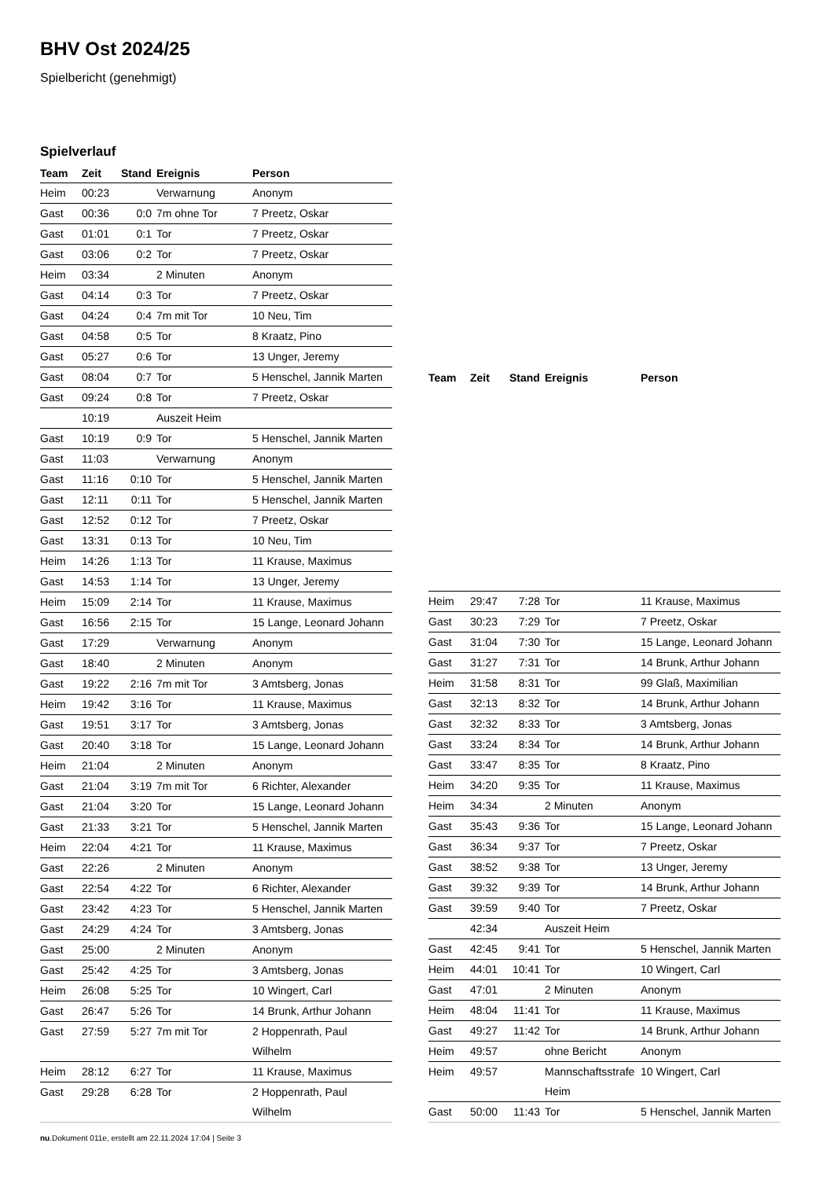BHV Ost 2024/25
Spielbericht (genehmigt)
Spielverlauf
| Team | Zeit | Stand | Ereignis | Person |
| --- | --- | --- | --- | --- |
| Heim | 00:23 | | Verwarnung | Anonym |
| Gast | 00:36 | 0:0 | 7m ohne Tor | 7 Preetz, Oskar |
| Gast | 01:01 | 0:1 | Tor | 7 Preetz, Oskar |
| Gast | 03:06 | 0:2 | Tor | 7 Preetz, Oskar |
| Heim | 03:34 | | 2 Minuten | Anonym |
| Gast | 04:14 | 0:3 | Tor | 7 Preetz, Oskar |
| Gast | 04:24 | 0:4 | 7m mit Tor | 10 Neu, Tim |
| Gast | 04:58 | 0:5 | Tor | 8 Kraatz, Pino |
| Gast | 05:27 | 0:6 | Tor | 13 Unger, Jeremy |
| Gast | 08:04 | 0:7 | Tor | 5 Henschel, Jannik Marten |
| Gast | 09:24 | 0:8 | Tor | 7 Preetz, Oskar |
| | 10:19 | | Auszeit Heim | |
| Gast | 10:19 | 0:9 | Tor | 5 Henschel, Jannik Marten |
| Gast | 11:03 | | Verwarnung | Anonym |
| Gast | 11:16 | 0:10 | Tor | 5 Henschel, Jannik Marten |
| Gast | 12:11 | 0:11 | Tor | 5 Henschel, Jannik Marten |
| Gast | 12:52 | 0:12 | Tor | 7 Preetz, Oskar |
| Gast | 13:31 | 0:13 | Tor | 10 Neu, Tim |
| Heim | 14:26 | 1:13 | Tor | 11 Krause, Maximus |
| Gast | 14:53 | 1:14 | Tor | 13 Unger, Jeremy |
| Heim | 15:09 | 2:14 | Tor | 11 Krause, Maximus |
| Gast | 16:56 | 2:15 | Tor | 15 Lange, Leonard Johann |
| Gast | 17:29 | | Verwarnung | Anonym |
| Gast | 18:40 | | 2 Minuten | Anonym |
| Gast | 19:22 | 2:16 | 7m mit Tor | 3 Amtsberg, Jonas |
| Heim | 19:42 | 3:16 | Tor | 11 Krause, Maximus |
| Gast | 19:51 | 3:17 | Tor | 3 Amtsberg, Jonas |
| Gast | 20:40 | 3:18 | Tor | 15 Lange, Leonard Johann |
| Heim | 21:04 | | 2 Minuten | Anonym |
| Gast | 21:04 | 3:19 | 7m mit Tor | 6 Richter, Alexander |
| Gast | 21:04 | 3:20 | Tor | 15 Lange, Leonard Johann |
| Gast | 21:33 | 3:21 | Tor | 5 Henschel, Jannik Marten |
| Heim | 22:04 | 4:21 | Tor | 11 Krause, Maximus |
| Gast | 22:26 | | 2 Minuten | Anonym |
| Gast | 22:54 | 4:22 | Tor | 6 Richter, Alexander |
| Gast | 23:42 | 4:23 | Tor | 5 Henschel, Jannik Marten |
| Gast | 24:29 | 4:24 | Tor | 3 Amtsberg, Jonas |
| Gast | 25:00 | | 2 Minuten | Anonym |
| Gast | 25:42 | 4:25 | Tor | 3 Amtsberg, Jonas |
| Heim | 26:08 | 5:25 | Tor | 10 Wingert, Carl |
| Gast | 26:47 | 5:26 | Tor | 14 Brunk, Arthur Johann |
| Gast | 27:59 | 5:27 | 7m mit Tor | 2 Hoppenrath, Paul Wilhelm |
| Heim | 28:12 | 6:27 | Tor | 11 Krause, Maximus |
| Gast | 29:28 | 6:28 | Tor | 2 Hoppenrath, Paul Wilhelm |
| Team | Zeit | Stand | Ereignis | Person |
| --- | --- | --- | --- | --- |
| Heim | 29:47 | 7:28 | Tor | 11 Krause, Maximus |
| Gast | 30:23 | 7:29 | Tor | 7 Preetz, Oskar |
| Gast | 31:04 | 7:30 | Tor | 15 Lange, Leonard Johann |
| Gast | 31:27 | 7:31 | Tor | 14 Brunk, Arthur Johann |
| Heim | 31:58 | 8:31 | Tor | 99 Glaß, Maximilian |
| Gast | 32:13 | 8:32 | Tor | 14 Brunk, Arthur Johann |
| Gast | 32:32 | 8:33 | Tor | 3 Amtsberg, Jonas |
| Gast | 33:24 | 8:34 | Tor | 14 Brunk, Arthur Johann |
| Gast | 33:47 | 8:35 | Tor | 8 Kraatz, Pino |
| Heim | 34:20 | 9:35 | Tor | 11 Krause, Maximus |
| Heim | 34:34 | | 2 Minuten | Anonym |
| Gast | 35:43 | 9:36 | Tor | 15 Lange, Leonard Johann |
| Gast | 36:34 | 9:37 | Tor | 7 Preetz, Oskar |
| Gast | 38:52 | 9:38 | Tor | 13 Unger, Jeremy |
| Gast | 39:32 | 9:39 | Tor | 14 Brunk, Arthur Johann |
| Gast | 39:59 | 9:40 | Tor | 7 Preetz, Oskar |
| | 42:34 | | Auszeit Heim | |
| Gast | 42:45 | 9:41 | Tor | 5 Henschel, Jannik Marten |
| Heim | 44:01 | 10:41 | Tor | 10 Wingert, Carl |
| Gast | 47:01 | | 2 Minuten | Anonym |
| Heim | 48:04 | 11:41 | Tor | 11 Krause, Maximus |
| Gast | 49:27 | 11:42 | Tor | 14 Brunk, Arthur Johann |
| Heim | 49:57 | | ohne Bericht | Anonym |
| Heim | 49:57 | | Mannschaftsstrafe Heim | 10 Wingert, Carl |
| Gast | 50:00 | 11:43 | Tor | 5 Henschel, Jannik Marten |
nu.Dokument 011e, erstellt am 22.11.2024 17:04 | Seite 3